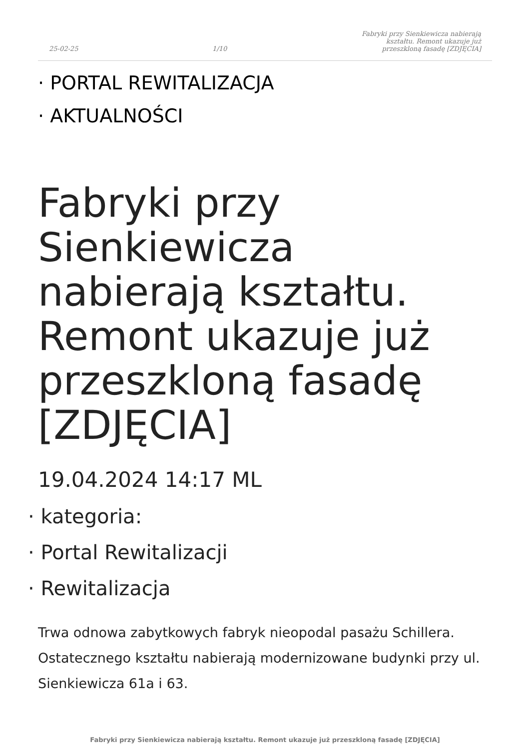25-02-25 1/10 Fabryki przy Sienkiewicza nabierają kształtu. Remont ukazuje już przeszkloną fasadę [ZDJĘCIA]
· PORTAL REWITALIZACJA
· AKTUALNOŚCI
Fabryki przy Sienkiewicza nabierają kształtu. Remont ukazuje już przeszkloną fasadę [ZDJĘCIA]
19.04.2024 14:17 ML
· kategoria:
· Portal Rewitalizacji
· Rewitalizacja
Trwa odnowa zabytkowych fabryk nieopodal pasażu Schillera. Ostatecznego kształtu nabierają modernizowane budynki przy ul. Sienkiewicza 61a i 63.
Fabryki przy Sienkiewicza nabierają kształtu. Remont ukazuje już przeszkloną fasadę [ZDJĘCIA]